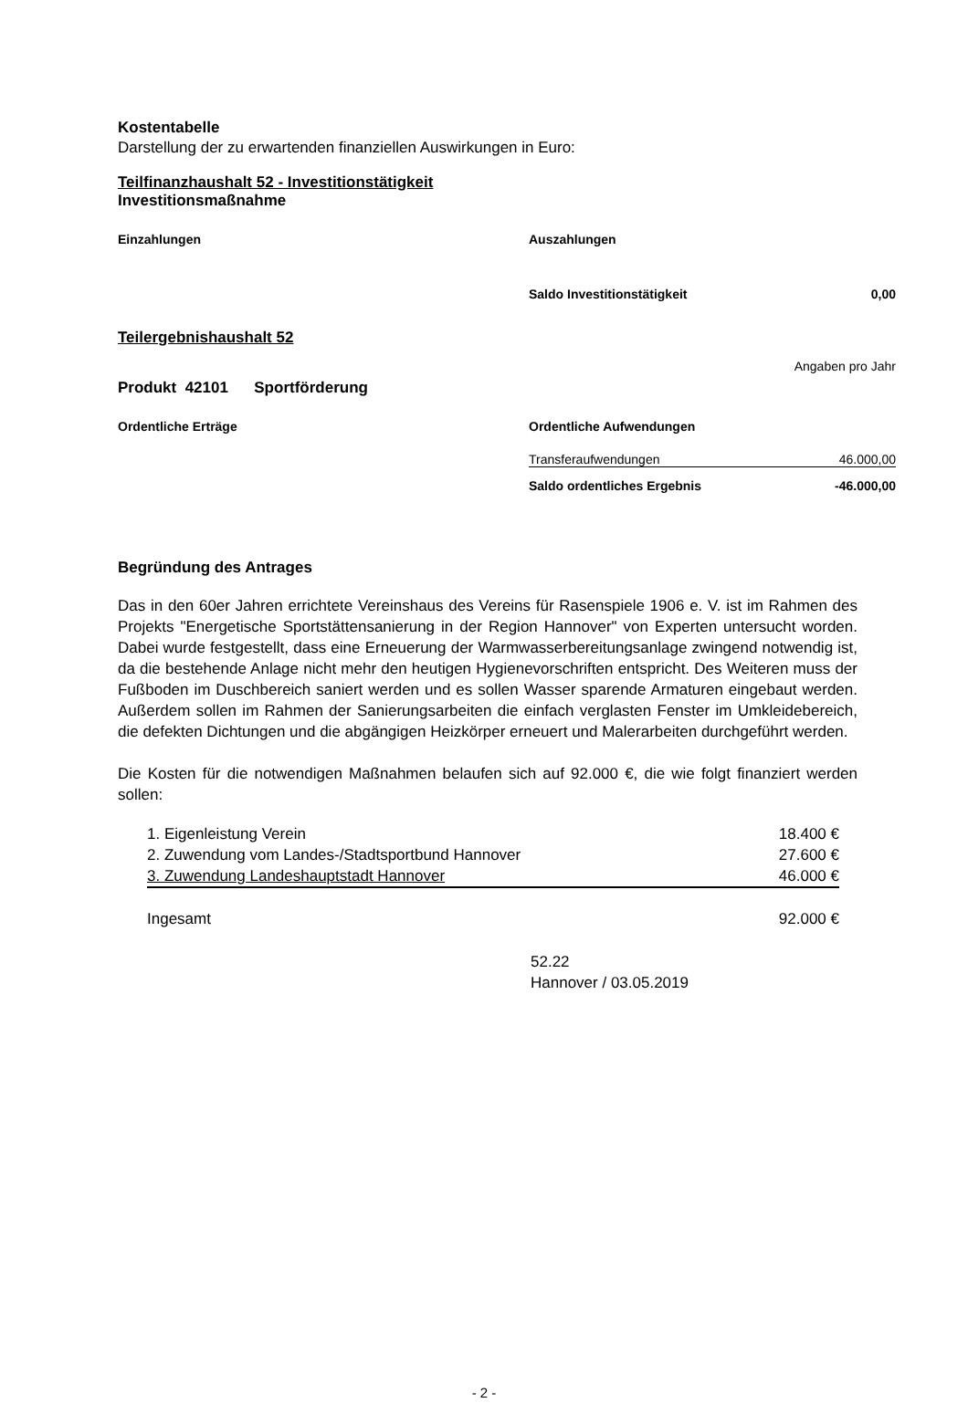Kostentabelle
Darstellung der zu erwartenden finanziellen Auswirkungen in Euro:
Teilfinanzhaushalt 52 - Investitionstätigkeit
Investitionsmaßnahme
| Einzahlungen | Auszahlungen | |
| | Saldo Investitionstätigkeit | 0,00 |
Teilergebnishaushalt 52
Angaben pro Jahr
Produkt 42101 Sportförderung
| Ordentliche Erträge | Ordentliche Aufwendungen | |
| | Transferaufwendungen | 46.000,00 |
| | Saldo ordentliches Ergebnis | -46.000,00 |
Begründung des Antrages
Das in den 60er Jahren errichtete Vereinshaus des Vereins für Rasenspiele 1906 e. V. ist im Rahmen des Projekts "Energetische Sportstättensanierung in der Region Hannover" von Experten untersucht worden. Dabei wurde festgestellt, dass eine Erneuerung der Warmwasserbereitungsanlage zwingend notwendig ist, da die bestehende Anlage nicht mehr den heutigen Hygienevorschriften entspricht. Des Weiteren muss der Fußboden im Duschbereich saniert werden und es sollen Wasser sparende Armaturen eingebaut werden. Außerdem sollen im Rahmen der Sanierungsarbeiten die einfach verglasten Fenster im Umkleidebereich, die defekten Dichtungen und die abgängigen Heizkörper erneuert und Malerarbeiten durchgeführt werden.
Die Kosten für die notwendigen Maßnahmen belaufen sich auf 92.000 €, die wie folgt finanziert werden sollen:
| 1. Eigenleistung Verein | 18.400 € |
| 2. Zuwendung vom Landes-/Stadtsportbund Hannover | 27.600 € |
| 3. Zuwendung Landeshauptstadt Hannover | 46.000 € |
| Ingesamt | 92.000 € |
52.22
Hannover / 03.05.2019
- 2 -